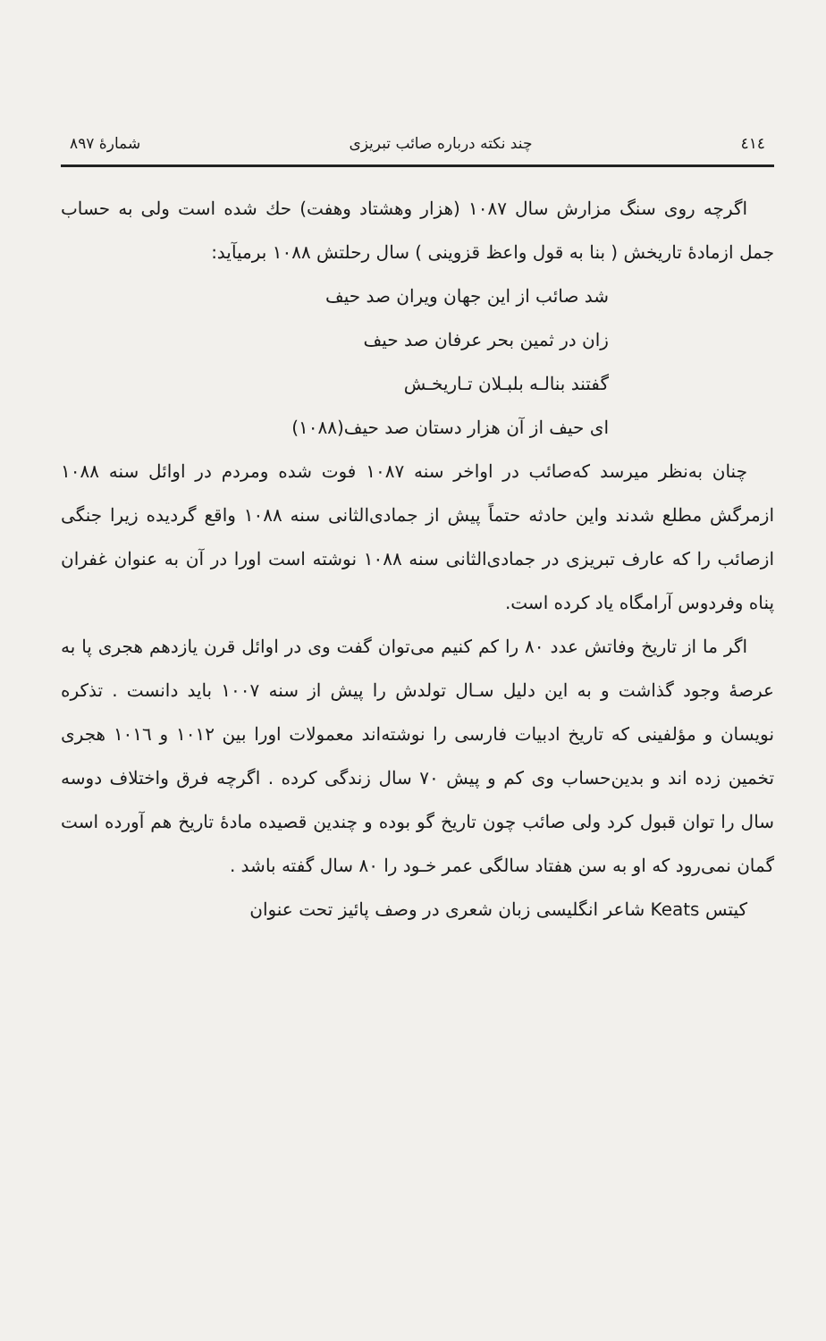٤١٤ چند نکته درباره صائب تبریزی شمارهٔ ۸۹۷
اگرچه روی سنگ مزارش سال ۱۰۸۷ (هزار وهشتاد وهفت) حك شده است ولی به حساب جمل ازمادهٔ تاریخش ( بنا به قول واعظ قزوینی ) سال رحلتش ۱۰۸۸ برمیآید:
شد صائب از این جهان ویران صد حیف
زان در ثمین بحر عرفان صد حیف
گفتند بنالـه بلبـلان تـاریخـش
ای حیف از آن هزار دستان صد حیف(۱۰۸۸)
چنان به‌نظر میرسد که‌صائب در اواخر سنه ۱۰۸۷ فوت شده ومردم در اوائل سنه ۱۰۸۸ ازمرگش مطلع شدند واین حادثه حتماً پیش از جمادی‌الثانی سنه ۱۰۸۸ واقع گردیده زیرا جنگی ازصائب را که عارف تبریزی در جمادی‌الثانی سنه ۱۰۸۸ نوشته است اورا در آن به عنوان غفران پناه وفردوس آرامگاه یاد کرده است.
اگر ما از تاریخ وفاتش عدد ۸۰ را کم کنیم می‌توان گفت وی در اوائل قرن یازدهم هجری پا به عرصهٔ وجود گذاشت و به این دلیل سـال تولدش را پیش از سنه ۱۰۰۷ باید دانست . تذکره نویسان و مؤلفینی که تاریخ ادبیات فارسی را نوشته‌اند معمولات اورا بین ۱۰۱۲ و ۱۰۱٦ هجری تخمین زده اند و بدین‌حساب وی کم و پیش ۷۰ سال زندگی کرده . اگرچه فرق واختلاف دوسه سال را توان قبول کرد ولی صائب چون تاریخ گو بوده و چندین قصیده مادهٔ تاریخ هم آورده است گمان نمی‌رود که او به سن هفتاد سالگی عمر خـود را ۸۰ سال گفته باشد .
کیتس Keats شاعر انگلیسی زبان شعری در وصف پائیز تحت عنوان